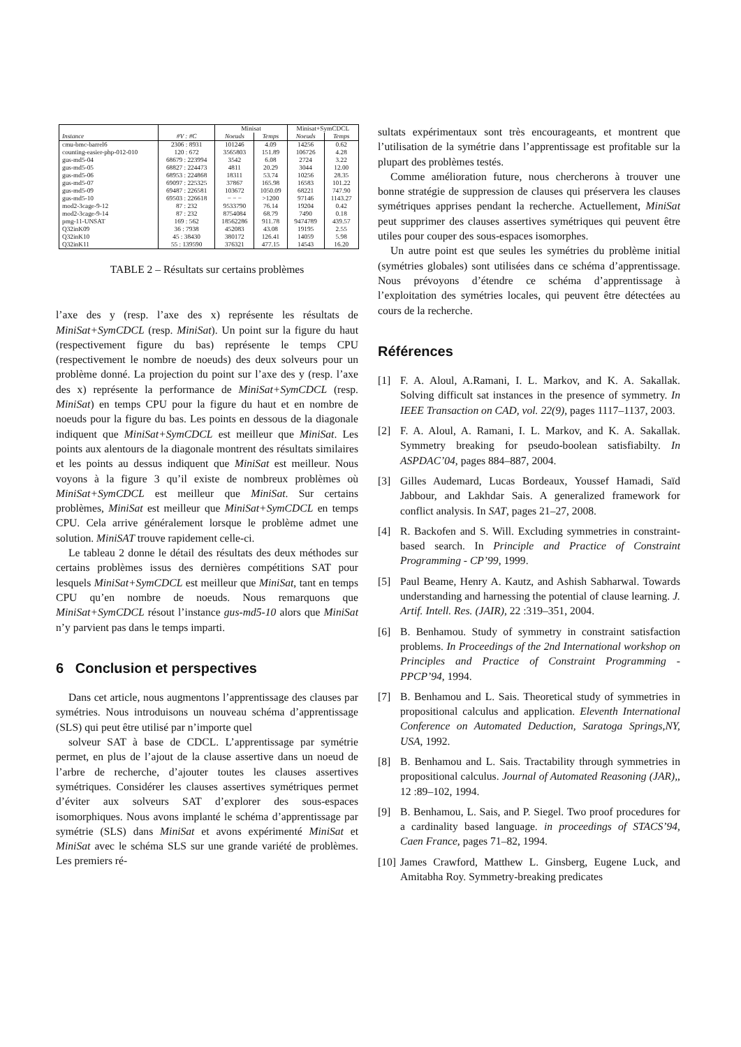| | | Minisat | | Minisat+SymCDCL | |
| --- | --- | --- | --- | --- | --- |
| Instance | #V : #C | Noeuds | Temps | Noeuds | Temps |
| cmu-bmc-barrel6 | 2306 : 8931 | 101246 | 4.09 | 14256 | 0.62 |
| counting-easier-php-012-010 | 120 : 672 | 3565803 | 151.89 | 106726 | 4.28 |
| gus-md5-04 | 68679 : 223994 | 3542 | 6.08 | 2724 | 3.22 |
| gus-md5-05 | 68827 : 224473 | 4811 | 20.29 | 3044 | 12.00 |
| gus-md5-06 | 68953 : 224868 | 18311 | 53.74 | 10256 | 28.35 |
| gus-md5-07 | 69097 : 225325 | 37867 | 165.98 | 16583 | 101.22 |
| gus-md5-09 | 69487 : 226581 | 103672 | 1050.09 | 68221 | 747.90 |
| gus-md5-10 | 69503 : 226618 | − − − | >1200 | 97146 | 1143.27 |
| mod2-3cage-9-12 | 87 : 232 | 9533790 | 76.14 | 19204 | 0.42 |
| mod2-3cage-9-14 | 87 : 232 | 8754084 | 68.79 | 7490 | 0.18 |
| pmg-11-UNSAT | 169 : 562 | 18562286 | 911.78 | 9474789 | 439.57 |
| Q32inK09 | 36 : 7938 | 452083 | 43.08 | 19195 | 2.55 |
| Q32inK10 | 45 : 38430 | 380172 | 126.41 | 14059 | 5.98 |
| Q32inK11 | 55 : 139590 | 376321 | 477.15 | 14543 | 16.20 |
TABLE 2 – Résultats sur certains problèmes
l’axe des y (resp. l’axe des x) représente les résultats de MiniSat+SymCDCL (resp. MiniSat). Un point sur la figure du haut (respectivement figure du bas) représente le temps CPU (respectivement le nombre de noeuds) des deux solveurs pour un problème donné. La projection du point sur l’axe des y (resp. l’axe des x) représente la performance de MiniSat+SymCDCL (resp. MiniSat) en temps CPU pour la figure du haut et en nombre de noeuds pour la figure du bas. Les points en dessous de la diagonale indiquent que MiniSat+SymCDCL est meilleur que MiniSat. Les points aux alentours de la diagonale montrent des résultats similaires et les points au dessus indiquent que MiniSat est meilleur. Nous voyons à la figure 3 qu’il existe de nombreux problèmes où MiniSat+SymCDCL est meilleur que MiniSat. Sur certains problèmes, MiniSat est meilleur que MiniSat+SymCDCL en temps CPU. Cela arrive généralement lorsque le problème admet une solution. MiniSAT trouve rapidement celle-ci.
Le tableau 2 donne le détail des résultats des deux méthodes sur certains problèmes issus des dernières compétitions SAT pour lesquels MiniSat+SymCDCL est meilleur que MiniSat, tant en temps CPU qu’en nombre de noeuds. Nous remarquons que MiniSat+SymCDCL résout l’instance gus-md5-10 alors que MiniSat n’y parvient pas dans le temps imparti.
6 Conclusion et perspectives
Dans cet article, nous augmentons l’apprentissage des clauses par symétries. Nous introduisons un nouveau schéma d’apprentissage (SLS) qui peut être utilisé par n’importe quel
solveur SAT à base de CDCL. L’apprentissage par symétrie permet, en plus de l’ajout de la clause assertive dans un noeud de l’arbre de recherche, d’ajouter toutes les clauses assertives symétriques. Considérer les clauses assertives symétriques permet d’éviter aux solveurs SAT d’explorer des sous-espaces isomorphiques. Nous avons implanté le schéma d’apprentissage par symétrie (SLS) dans MiniSat et avons expérimenté MiniSat et MiniSat avec le schéma SLS sur une grande variété de problèmes. Les premiers ré-
sultats expérimentaux sont très encourageants, et montrent que l’utilisation de la symétrie dans l’apprentissage est profitable sur la plupart des problèmes testés.
Comme amélioration future, nous chercherons à trouver une bonne stratégie de suppression de clauses qui préservera les clauses symétriques apprises pendant la recherche. Actuellement, MiniSat peut supprimer des clauses assertives symétriques qui peuvent être utiles pour couper des sous-espaces isomorphes.
Un autre point est que seules les symétries du problème initial (symétries globales) sont utilisées dans ce schéma d’apprentissage. Nous prévoyons d’étendre ce schéma d’apprentissage à l’exploitation des symétries locales, qui peuvent être détectées au cours de la recherche.
Références
[1] F. A. Aloul, A.Ramani, I. L. Markov, and K. A. Sakallak. Solving difficult sat instances in the presence of symmetry. In IEEE Transaction on CAD, vol. 22(9), pages 1117–1137, 2003.
[2] F. A. Aloul, A. Ramani, I. L. Markov, and K. A. Sakallak. Symmetry breaking for pseudo-boolean satisfiabilty. In ASPDAC’04, pages 884–887, 2004.
[3] Gilles Audemard, Lucas Bordeaux, Youssef Hamadi, Saïd Jabbour, and Lakhdar Sais. A generalized framework for conflict analysis. In SAT, pages 21–27, 2008.
[4] R. Backofen and S. Will. Excluding symmetries in constraint-based search. In Principle and Practice of Constraint Programming - CP’99, 1999.
[5] Paul Beame, Henry A. Kautz, and Ashish Sabharwal. Towards understanding and harnessing the potential of clause learning. J. Artif. Intell. Res. (JAIR), 22 :319–351, 2004.
[6] B. Benhamou. Study of symmetry in constraint satisfaction problems. In Proceedings of the 2nd International workshop on Principles and Practice of Constraint Programming - PPCP’94, 1994.
[7] B. Benhamou and L. Sais. Theoretical study of symmetries in propositional calculus and application. Eleventh International Conference on Automated Deduction, Saratoga Springs,NY, USA, 1992.
[8] B. Benhamou and L. Sais. Tractability through symmetries in propositional calculus. Journal of Automated Reasoning (JAR),, 12 :89–102, 1994.
[9] B. Benhamou, L. Sais, and P. Siegel. Two proof procedures for a cardinality based language. in proceedings of STACS’94, Caen France, pages 71–82, 1994.
[10] James Crawford, Matthew L. Ginsberg, Eugene Luck, and Amitabha Roy. Symmetry-breaking predicates